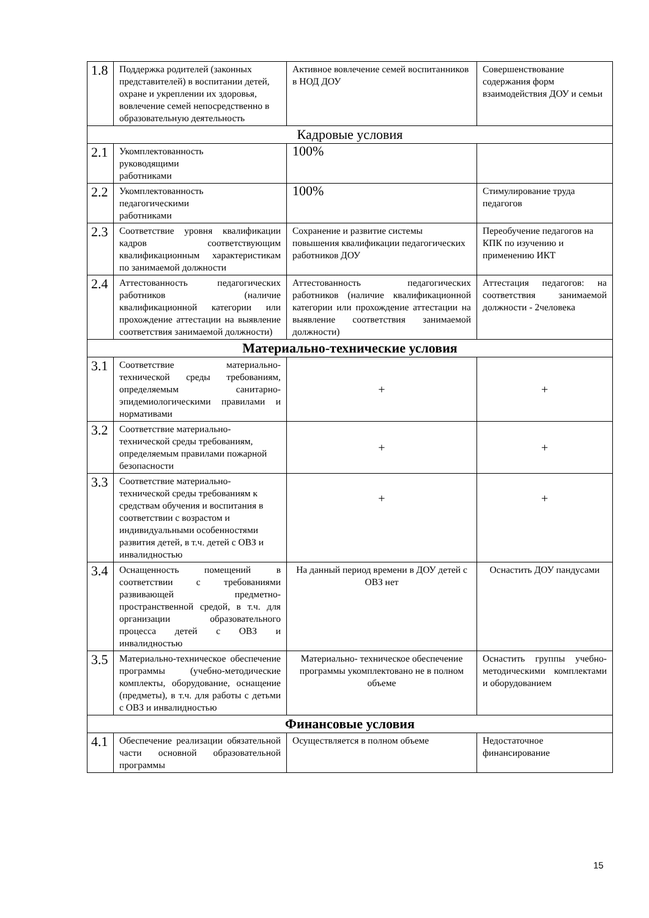| 1.8 | Поддержка родителей (законных представителей) в воспитании детей, охране и укреплении их здоровья, вовлечение семей непосредственно в образовательную деятельность | Активное вовлечение семей воспитанников в НОД ДОУ | Совершенствование содержания форм взаимодействия ДОУ и семьи |
| Кадровые условия | | | |
| 2.1 | Укомплектованность руководящими работниками | 100% | |
| 2.2 | Укомплектованность педагогическими работниками | 100% | Стимулирование труда педагогов |
| 2.3 | Соответствие уровня квалификации кадров соответствующим квалификационным характеристикам по занимаемой должности | Сохранение и развитие системы повышения квалификации педагогических работников ДОУ | Переобучение педагогов на КПК по изучению и применению ИКТ |
| 2.4 | Аттестованность педагогических работников (наличие квалификационной категории или прохождение аттестации на выявление соответствия занимаемой должности) | Аттестованность педагогических работников (наличие квалификационной категории или прохождение аттестации на выявление соответствия занимаемой должности) | Аттестация педагогов: на соответствия занимаемой должности - 2человека |
| Материально-технические условия | | | |
| 3.1 | Соответствие материально-технической среды требованиям, определяемым санитарно-эпидемиологическими правилами и нормативами | + | + |
| 3.2 | Соответствие материально-технической среды требованиям, определяемым правилами пожарной безопасности | + | + |
| 3.3 | Соответствие материально-технической среды требованиям к средствам обучения и воспитания в соответствии с возрастом и индивидуальными особенностями развития детей, в т.ч. детей с ОВЗ и инвалидностью | + | + |
| 3.4 | Оснащенность помещений в соответствии с требованиями развивающей предметно-пространственной средой, в т.ч. для организации образовательного процесса детей с ОВЗ и инвалидностью | На данный период времени в ДОУ детей с ОВЗ нет | Оснастить ДОУ пандусами |
| 3.5 | Материально-техническое обеспечение программы (учебно-методические комплекты, оборудование, оснащение (предметы), в т.ч. для работы с детьми с ОВЗ и инвалидностью | Материально- техническое обеспечение программы укомплектовано не в полном объеме | Оснастить группы учебно- методическими комплектами и оборудованием |
| Финансовые условия | | | |
| 4.1 | Обеспечение реализации обязательной части основной образовательной программы | Осуществляется в полном объеме | Недостаточное финансирование |
15